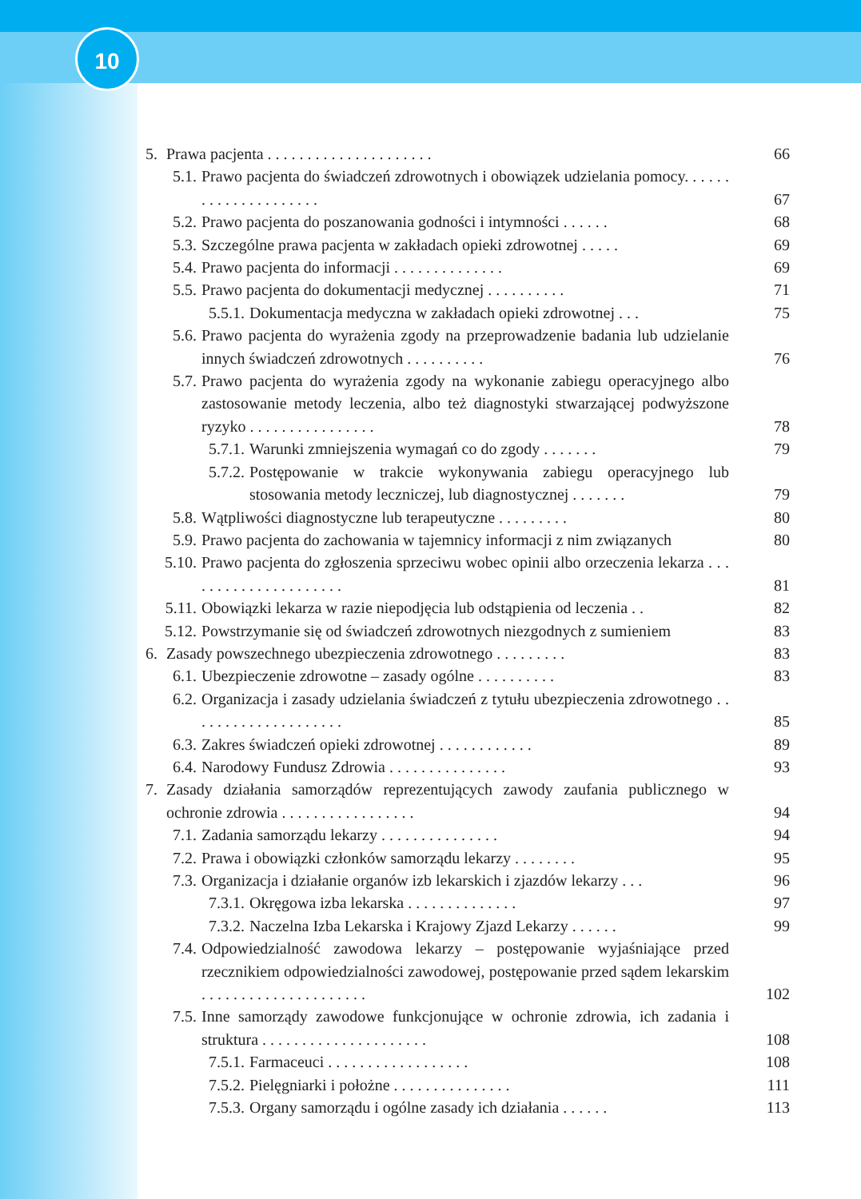10
5. Prawa pacjenta . . . . . . . . . . . . . . . . . . . . . 66
5.1. Prawo pacjenta do świadczeń zdrowotnych i obowiązek udzielania pomocy. . . . . . . . . . . . . . . . . . . . . 67
5.2. Prawo pacjenta do poszanowania godności i intymności . . . . . . 68
5.3. Szczególne prawa pacjenta w zakładach opieki zdrowotnej . . . . . 69
5.4. Prawo pacjenta do informacji . . . . . . . . . . . . . . 69
5.5. Prawo pacjenta do dokumentacji medycznej . . . . . . . . . . 71
5.5.1. Dokumentacja medyczna w zakładach opieki zdrowotnej . . . 75
5.6. Prawo pacjenta do wyrażenia zgody na przeprowadzenie badania lub udzielanie innych świadczeń zdrowotnych . . . . . . . . . . 76
5.7. Prawo pacjenta do wyrażenia zgody na wykonanie zabiegu operacyjnego albo zastosowanie metody leczenia, albo też diagnostyki stwarzającej podwyższone ryzyko . . . . . . . . . . . . . . . . 78
5.7.1. Warunki zmniejszenia wymagań co do zgody . . . . . . . 79
5.7.2. Postępowanie w trakcie wykonywania zabiegu operacyjnego lub stosowania metody leczniczej, lub diagnostycznej . . . . . . . 79
5.8. Wątpliwości diagnostyczne lub terapeutyczne . . . . . . . . . 80
5.9. Prawo pacjenta do zachowania w tajemnicy informacji z nim związanych 80
5.10. Prawo pacjenta do zgłoszenia sprzeciwu wobec opinii albo orzeczenia lekarza . . . . . . . . . . . . . . . . . . . . . 81
5.11. Obowiązki lekarza w razie niepodjęcia lub odstąpienia od leczenia . . 82
5.12. Powstrzymanie się od świadczeń zdrowotnych niezgodnych z sumieniem 83
6. Zasady powszechnego ubezpieczenia zdrowotnego . . . . . . . . . 83
6.1. Ubezpieczenie zdrowotne – zasady ogólne . . . . . . . . . . 83
6.2. Organizacja i zasady udzielania świadczeń z tytułu ubezpieczenia zdrowotnego . . . . . . . . . . . . . . . . . . . . 85
6.3. Zakres świadczeń opieki zdrowotnej . . . . . . . . . . . . 89
6.4. Narodowy Fundusz Zdrowia . . . . . . . . . . . . . . . 93
7. Zasady działania samorządów reprezentujących zawody zaufania publicznego w ochronie zdrowia . . . . . . . . . . . . . . . . . 94
7.1. Zadania samorządu lekarzy . . . . . . . . . . . . . . . 94
7.2. Prawa i obowiązki członków samorządu lekarzy . . . . . . . . 95
7.3. Organizacja i działanie organów izb lekarskich i zjazdów lekarzy . . . 96
7.3.1. Okręgowa izba lekarska . . . . . . . . . . . . . . 97
7.3.2. Naczelna Izba Lekarska i Krajowy Zjazd Lekarzy . . . . . . 99
7.4. Odpowiedzialność zawodowa lekarzy – postępowanie wyjaśniające przed rzecznikiem odpowiedzialności zawodowej, postępowanie przed sądem lekarskim . . . . . . . . . . . . . . . . . . . . . 102
7.5. Inne samorządy zawodowe funkcjonujące w ochronie zdrowia, ich zadania i struktura . . . . . . . . . . . . . . . . . . . . . 108
7.5.1. Farmaceuci . . . . . . . . . . . . . . . . . . 108
7.5.2. Pielęgniarki i położne . . . . . . . . . . . . . . . 111
7.5.3. Organy samorządu i ogólne zasady ich działania . . . . . . 113